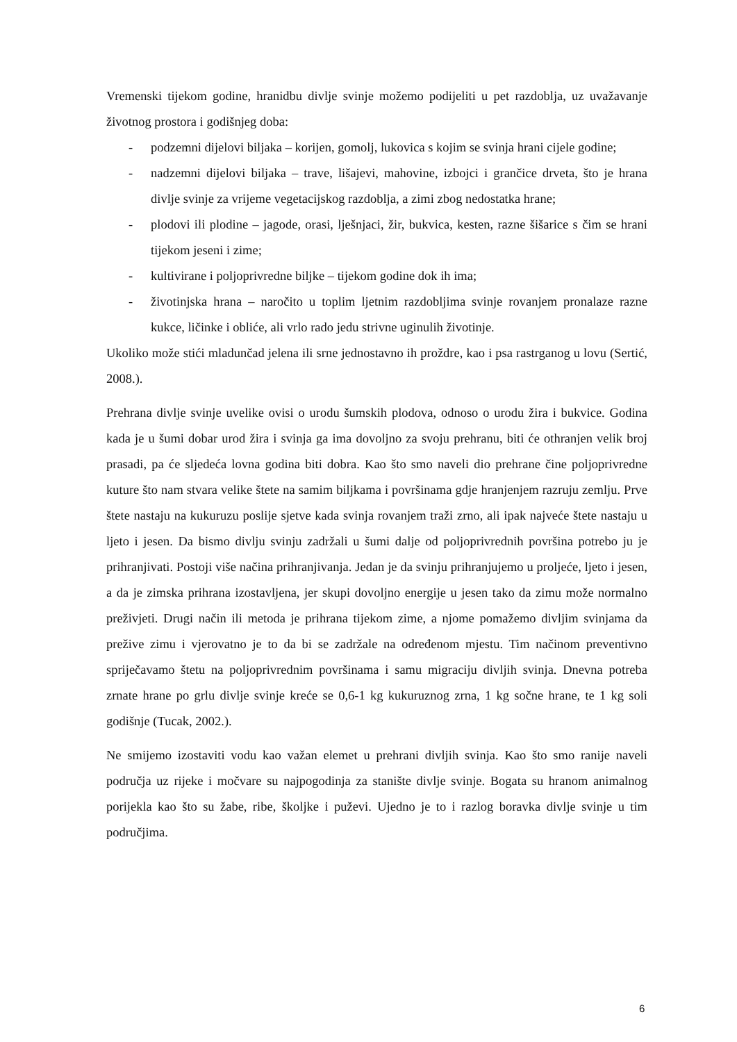Vremenski tijekom godine, hranidbu divlje svinje možemo podijeliti u pet razdoblja, uz uvažavanje životnog prostora i godišnjeg doba:
- podzemni dijelovi biljaka – korijen, gomolj, lukovica s kojim se svinja hrani cijele godine;
- nadzemni dijelovi biljaka – trave, lišajevi, mahovine, izbojci i grančice drveta, što je hrana divlje svinje za vrijeme vegetacijskog razdoblja, a zimi zbog nedostatka hrane;
- plodovi ili plodine – jagode, orasi, lješnjaci, žir, bukvica, kesten, razne šišarice s čim se hrani tijekom jeseni i zime;
- kultivirane i poljoprivredne biljke – tijekom godine dok ih ima;
- životinjska hrana – naročito u toplim ljetnim razdobljima svinje rovanjem pronalaze razne kukce, ličinke i obliće, ali vrlo rado jedu strivne uginulih životinje.
Ukoliko može stići mladunčad jelena ili srne jednostavno ih proždre, kao i psa rastrganog u lovu (Sertić, 2008.).
Prehrana divlje svinje uvelike ovisi o urodu šumskih plodova, odnoso o urodu žira i bukvice. Godina kada je u šumi dobar urod žira i svinja ga ima dovoljno za svoju prehranu, biti će othranjen velik broj prasadi, pa će sljedeća lovna godina biti dobra. Kao što smo naveli dio prehrane čine poljoprivredne kuture što nam stvara velike štete na samim biljkama i površinama gdje hranjenjem razruju zemlju. Prve štete nastaju na kukuruzu poslije sjetve kada svinja rovanjem traži zrno, ali ipak najveće štete nastaju u ljeto i jesen. Da bismo divlju svinju zadržali u šumi dalje od poljoprivrednih površina potrebo ju je prihranjivati. Postoji više načina prihranjivanja. Jedan je da svinju prihranjujemo u proljeće, ljeto i jesen, a da je zimska prihrana izostavljena, jer skupi dovoljno energije u jesen tako da zimu može normalno preživjeti. Drugi način ili metoda je prihrana tijekom zime, a njome pomažemo divljim svinjama da prežive zimu i vjerovatno je to da bi se zadržale na određenom mjestu. Tim načinom preventivno spriječavamo štetu na poljoprivrednim površinama i samu migraciju divljih svinja. Dnevna potreba zrnate hrane po grlu divlje svinje kreće se 0,6-1 kg kukuruznog zrna, 1 kg sočne hrane, te 1 kg soli godišnje (Tucak, 2002.).
Ne smijemo izostaviti vodu kao važan elemet u prehrani divljih svinja. Kao što smo ranije naveli područja uz rijeke i močvare su najpogodinja za stanište divlje svinje. Bogata su hranom animalnog porijekla kao što su žabe, ribe, školjke i puževi. Ujedno je to i razlog boravka divlje svinje u tim područjima.
6